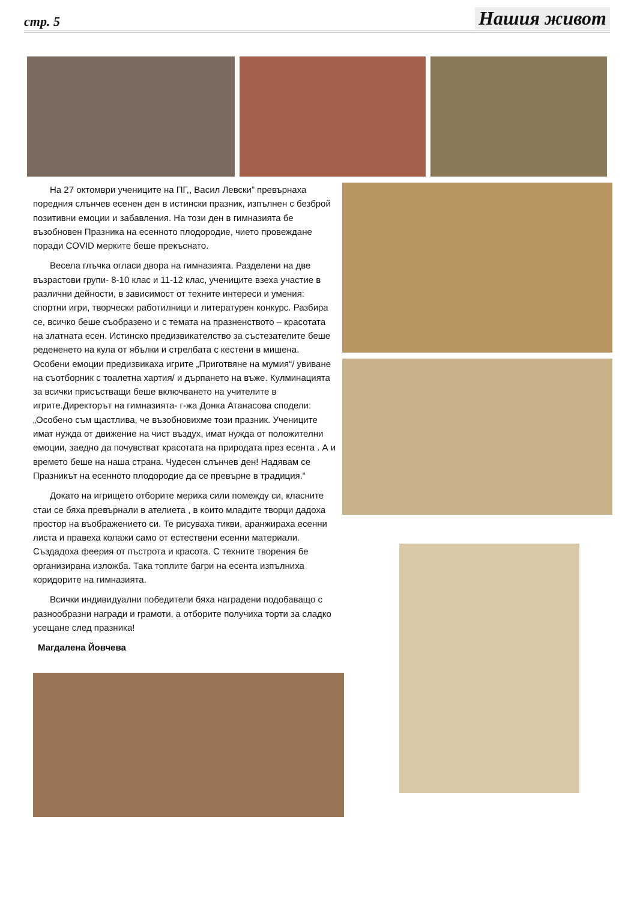стр. 5 Нашия живот
На 27 октомври учениците на ПГ,, Васил Левски” превърнаха поредния слънчев есенен ден в истински празник, изпълнен с безброй позитивни емоции и забавления. На този ден в гимназията бе възобновен Празника на есенното плодородие, чието провеждане поради COVID мерките беше прекъснато.
Весела глъчка огласи двора на гимназията. Разделени на две възрастови групи- 8-10 клас и 11-12 клас, учениците взеха участие в различни дейности, в зависимост от техните интереси и умения: спортни игри, творчески работилници и литературен конкурс. Разбира се, всичко беше съобразено и с темата на празненството – красотата на златната есен. Истинско предизвикателство за състезателите беше редененето на кула от ябълки и стрелбата с кестени в мишена. Особени емоции предизвикаха игрите „Приготвяне на мумия“/ увиване на съотборник с тоалетна хартия/ и дърпането на въже. Кулминацията за всички присъстващи беше включването на учителите в игрите.Директорът на гимназията- г-жа Донка Атанасова сподели: „Особено съм щастлива, че възобновихме този празник. Учениците имат нужда от движение на чист въздух, имат нужда от положителни емоции, заедно да почувстват красотата на природата през есента . А и времето беше на наша страна. Чудесен слънчев ден! Надявам се Празникът на есенното плодородие да се превърне в традиция.“
Докато на игрището отборите мериха сили помежду си, класните стаи се бяха превърнали в ателиета , в които младите творци дадоха простор на въображението си. Те рисуваха тикви, аранжираха есенни листа и правеха колажи само от естествени есенни материали. Създадоха феерия от пъстрота и красота. С техните творения бе организирана изложба. Така топлите багри на есента изпълниха коридорите на гимназията.
Всички индивидуални победители бяха наградени подобаващо с разнообразни награди и грамоти, а отборите получиха торти за сладко усещане след празника!
Магдалена Йовчева